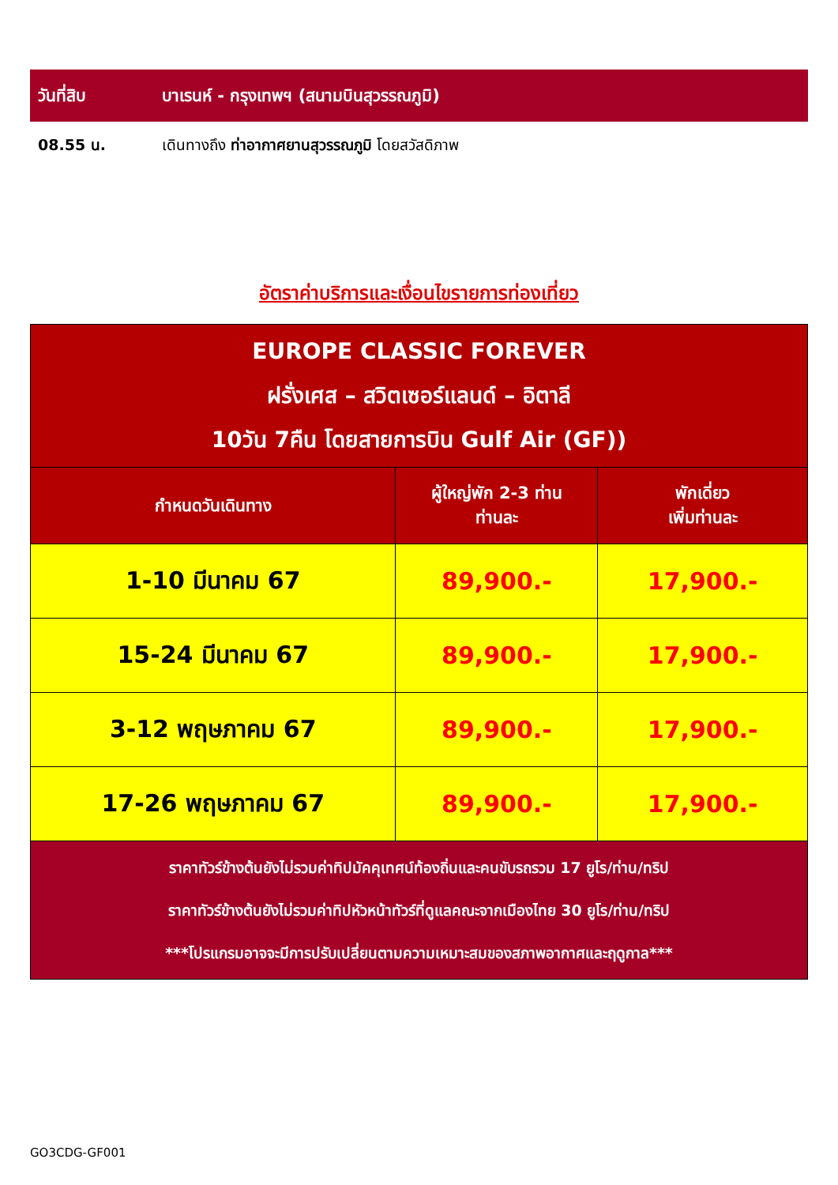วันที่สิบ บาเรนห์ - กรุงเทพฯ (สนามบินสุวรรณภูมิ)
08.55 น. เดินทางถึง ท่าอากาศยานสุวรรณภูมิ โดยสวัสดิภาพ
อัตราค่าบริการและเงื่อนไขรายการท่องเที่ยว
| EUROPE CLASSIC FOREVER ฝรั่งเศส – สวิตเซอร์แลนด์ – อิตาลี 10วัน 7คืน โดยสายการบิน Gulf Air (GF)) | | |
| กำหนดวันเดินทาง | ผู้ใหญ่พัก 2-3 ท่าน ท่านละ | พักเดี่ยว เพิ่มท่านละ |
| 1-10 มีนาคม 67 | 89,900.- | 17,900.- |
| 15-24 มีนาคม 67 | 89,900.- | 17,900.- |
| 3-12 พฤษภาคม 67 | 89,900.- | 17,900.- |
| 17-26 พฤษภาคม 67 | 89,900.- | 17,900.- |
| ราคาทัวร์ข้างต้นยังไม่รวมค่าทิปมัคคุเทศน์ท้องถิ่นและคนขับรถรวม 17 ยูโร/ท่าน/ทริป ราคาทัวร์ข้างต้นยังไม่รวมค่าทิปหัวหน้าทัวร์ที่ดูแลคณะจากเมืองไทย 30 ยูโร/ท่าน/ทริป ***โปรแกรมอาจจะมีการปรับเปลี่ยนตามความเหมาะสมของสภาพอากาศและฤดูกาล*** | | |
GO3CDG-GF001